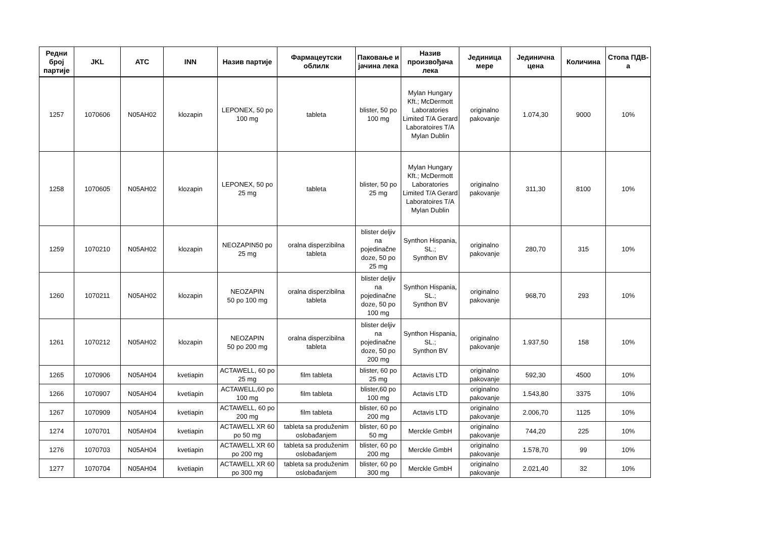| Редни број партије | JKL | ATC | INN | Назив партије | Фармацеутски облилк | Паковање и јачина лека | Назив произвођача лека | Јединица мере | Јединична цена | Количина | Стопа ПДВ-а |
| --- | --- | --- | --- | --- | --- | --- | --- | --- | --- | --- | --- |
| 1257 | 1070606 | N05AH02 | klozapin | LEPONEX, 50 po 100 mg | tableta | blister, 50 po 100 mg | Mylan Hungary Kft.; McDermott Laboratories Limited T/A Gerard Laboratoires T/A Mylan Dublin | originalno pakovanje | 1.074,30 | 9000 | 10% |
| 1258 | 1070605 | N05AH02 | klozapin | LEPONEX, 50 po 25 mg | tableta | blister, 50 po 25 mg | Mylan Hungary Kft.; McDermott Laboratories Limited T/A Gerard Laboratoires T/A Mylan Dublin | originalno pakovanje | 311,30 | 8100 | 10% |
| 1259 | 1070210 | N05AH02 | klozapin | NEOZAPIN50 po 25 mg | oralna disperzibilna tableta | blister deljiv na pojedinačne doze, 50 po 25 mg | Synthon Hispania, SL.; Synthon BV | originalno pakovanje | 280,70 | 315 | 10% |
| 1260 | 1070211 | N05AH02 | klozapin | NEOZAPIN 50 po 100 mg | oralna disperzibilna tableta | blister deljiv na pojedinačne doze, 50 po 100 mg | Synthon Hispania, SL.; Synthon BV | originalno pakovanje | 968,70 | 293 | 10% |
| 1261 | 1070212 | N05AH02 | klozapin | NEOZAPIN 50 po 200 mg | oralna disperzibilna tableta | blister deljiv na pojedinačne doze, 50 po 200 mg | Synthon Hispania, SL.; Synthon BV | originalno pakovanje | 1.937,50 | 158 | 10% |
| 1265 | 1070906 | N05AH04 | kvetiapin | ACTAWELL, 60 po 25 mg | film tableta | blister, 60 po 25 mg | Actavis LTD | originalno pakovanje | 592,30 | 4500 | 10% |
| 1266 | 1070907 | N05AH04 | kvetiapin | ACTAWELL,60 po 100 mg | film tableta | blister,60 po 100 mg | Actavis LTD | originalno pakovanje | 1.543,80 | 3375 | 10% |
| 1267 | 1070909 | N05AH04 | kvetiapin | ACTAWELL, 60 po 200 mg | film tableta | blister, 60 po 200 mg | Actavis LTD | originalno pakovanje | 2.006,70 | 1125 | 10% |
| 1274 | 1070701 | N05AH04 | kvetiapin | ACTAWELL XR 60 po 50 mg | tableta sa produženim oslobađanjem | blister, 60 po 50 mg | Merckle GmbH | originalno pakovanje | 744,20 | 225 | 10% |
| 1276 | 1070703 | N05AH04 | kvetiapin | ACTAWELL XR 60 po 200 mg | tableta sa produženim oslobađanjem | blister, 60 po 200 mg | Merckle GmbH | originalno pakovanje | 1.578,70 | 99 | 10% |
| 1277 | 1070704 | N05AH04 | kvetiapin | ACTAWELL XR 60 po 300 mg | tableta sa produženim oslobađanjem | blister, 60 po 300 mg | Merckle GmbH | originalno pakovanje | 2.021,40 | 32 | 10% |